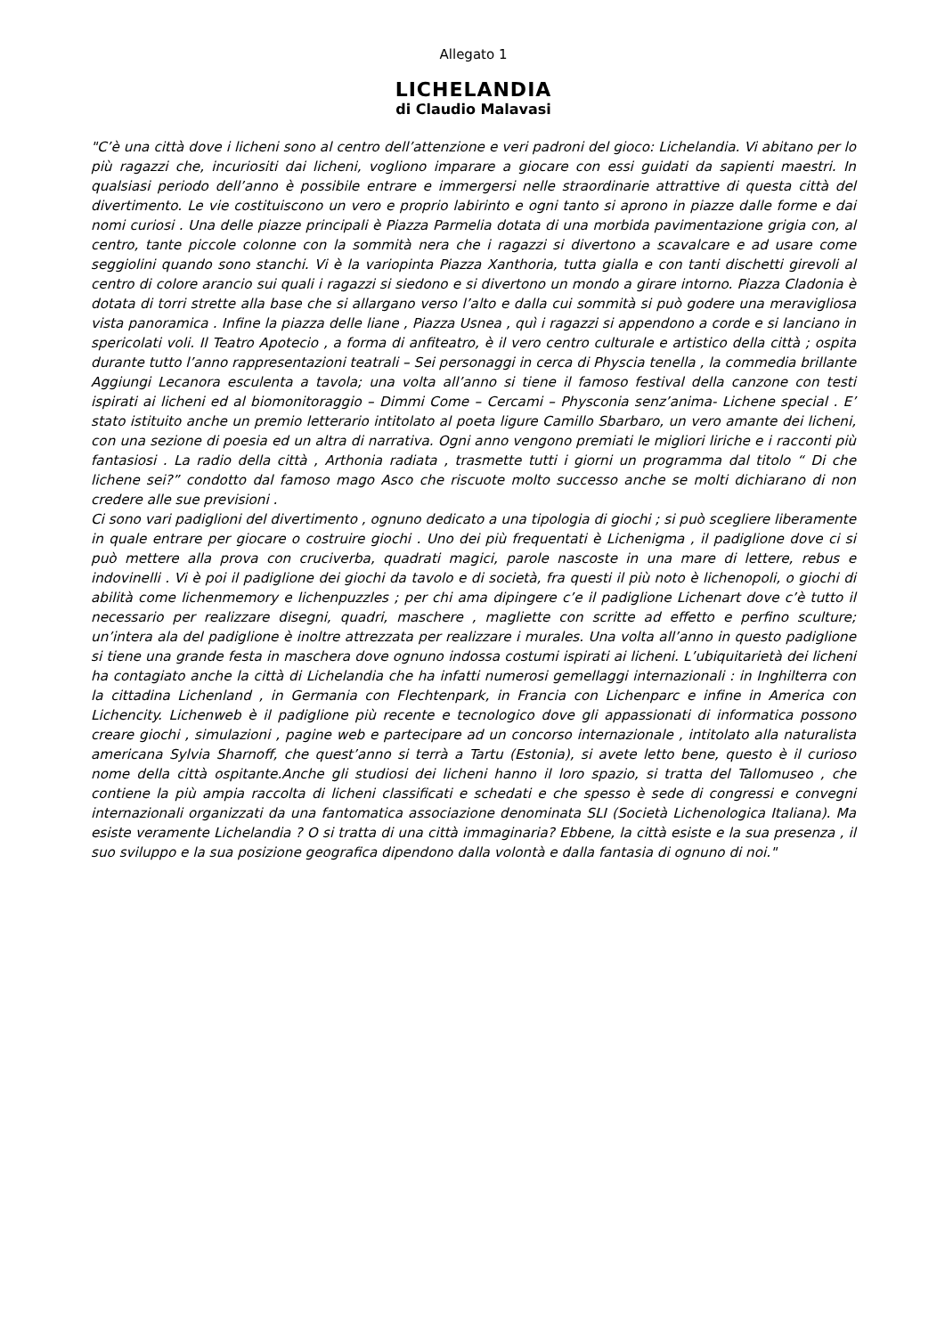Allegato 1
LICHELANDIA
di Claudio Malavasi
"C’è una città dove i licheni sono al centro dell’attenzione e veri padroni del gioco: Lichelandia. Vi abitano per lo più ragazzi che, incuriositi dai licheni, vogliono imparare a giocare con essi guidati da sapienti maestri. In qualsiasi periodo dell’anno è possibile entrare e immergersi nelle straordinarie attrattive di questa città del divertimento. Le vie costituiscono un vero e proprio labirinto e ogni tanto si aprono in piazze dalle forme e dai nomi curiosi . Una delle piazze principali è Piazza Parmelia dotata di una morbida pavimentazione grigia con, al centro, tante piccole colonne con la sommità nera che i ragazzi si divertono a scavalcare e ad usare come seggiolini quando sono stanchi. Vi è la variopinta Piazza Xanthoria, tutta gialla e con tanti dischetti girevoli al centro di colore arancio sui quali i ragazzi si siedono e si divertono un mondo a girare intorno. Piazza Cladonia è dotata di torri strette alla base che si allargano verso l’alto e dalla cui sommità si può godere una meravigliosa vista panoramica . Infine la piazza delle liane , Piazza Usnea , quì i ragazzi si appendono a corde e si lanciano in spericolati voli. Il Teatro Apotecio , a forma di anfiteatro, è il vero centro culturale e artistico della città ; ospita durante tutto l’anno rappresentazioni teatrali – Sei personaggi in cerca di Physcia tenella , la commedia brillante Aggiungi Lecanora esculenta a tavola; una volta all’anno si tiene il famoso festival della canzone con testi ispirati ai licheni ed al biomonitoraggio – Dimmi Come – Cercami – Physconia senz’anima- Lichene special . E’ stato istituito anche un premio letterario intitolato al poeta ligure Camillo Sbarbaro, un vero amante dei licheni, con una sezione di poesia ed un altra di narrativa. Ogni anno vengono premiati le migliori liriche e i racconti più fantasiosi . La radio della città , Arthonia radiata , trasmette tutti i giorni un programma dal titolo “ Di che lichene sei?” condotto dal famoso mago Asco che riscuote molto successo anche se molti dichiarano di non credere alle sue previsioni .
Ci sono vari padiglioni del divertimento , ognuno dedicato a una tipologia di giochi ; si può scegliere liberamente in quale entrare per giocare o costruire giochi . Uno dei più frequentati è Lichenigma , il padiglione dove ci si può mettere alla prova con cruciverba, quadrati magici, parole nascoste in una mare di lettere, rebus e indovinelli . Vi è poi il padiglione dei giochi da tavolo e di società, fra questi il più noto è lichenopoli, o giochi di abilità come lichenmemory e lichenpuzzles ; per chi ama dipingere c’e il padiglione Lichenart dove c’è tutto il necessario per realizzare disegni, quadri, maschere , magliette con scritte ad effetto e perfino sculture; un’intera ala del padiglione è inoltre attrezzata per realizzare i murales. Una volta all’anno in questo padiglione si tiene una grande festa in maschera dove ognuno indossa costumi ispirati ai licheni. L’ubiquitarietà dei licheni ha contagiato anche la città di Lichelandia che ha infatti numerosi gemellaggi internazionali : in Inghilterra con la cittadina Lichenland , in Germania con Flechtenpark, in Francia con Lichenparc e infine in America con Lichencity. Lichenweb è il padiglione più recente e tecnologico dove gli appassionati di informatica possono creare giochi , simulazioni , pagine web e partecipare ad un concorso internazionale , intitolato alla naturalista americana Sylvia Sharnoff, che quest’anno si terrà a Tartu (Estonia), si avete letto bene, questo è il curioso nome della città ospitante.Anche gli studiosi dei licheni hanno il loro spazio, si tratta del Tallomuseo , che contiene la più ampia raccolta di licheni classificati e schedati e che spesso è sede di congressi e convegni internazionali organizzati da una fantomatica associazione denominata SLI (Società Lichenologica Italiana). Ma esiste veramente Lichelandia ? O si tratta di una città immaginaria? Ebbene, la città esiste e la sua presenza , il suo sviluppo e la sua posizione geografica dipendono dalla volontà e dalla fantasia di ognuno di noi."